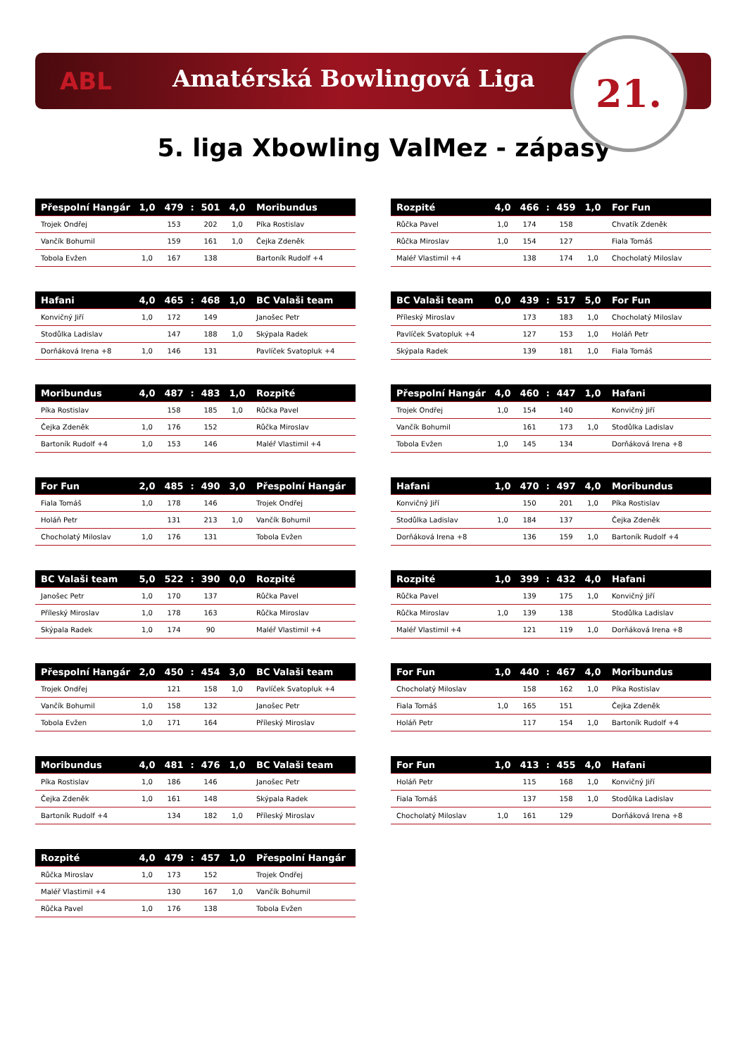ABL
Amatérská Bowlingová Liga
21.
5. liga Xbowling ValMez - zápasy
| Přespolní Hangár | 1,0 | 479 | : | 501 | 4,0 | Moribundus |
| --- | --- | --- | --- | --- | --- | --- |
| Trojek Ondřej | | 153 | | 202 | 1,0 | Píka Rostislav |
| Vančík Bohumil | | 159 | | 161 | 1,0 | Čejka Zdeněk |
| Tobola Evžen | 1,0 | 167 | | 138 | | Bartoník Rudolf +4 |
| Rozpité | 4,0 | 466 | : | 459 | 1,0 | For Fun |
| --- | --- | --- | --- | --- | --- | --- |
| Růčka Pavel | 1,0 | 174 | | 158 | | Chvatík Zdeněk |
| Růčka Miroslav | 1,0 | 154 | | 127 | | Fiala Tomáš |
| Maléř Vlastimil +4 | | 138 | | 174 | 1,0 | Chocholatý Miloslav |
| Hafani | 4,0 | 465 | : | 468 | 1,0 | BC Valaši team |
| --- | --- | --- | --- | --- | --- | --- |
| Konvičný Jiří | 1,0 | 172 | | 149 | | Janošec Petr |
| Stodůlka Ladislav | | 147 | | 188 | 1,0 | Skýpala Radek |
| Dorňáková Irena +8 | 1,0 | 146 | | 131 | | Pavlíček Svatopluk +4 |
| BC Valaši team | 0,0 | 439 | : | 517 | 5,0 | For Fun |
| --- | --- | --- | --- | --- | --- | --- |
| Příleský Miroslav | | 173 | | 183 | 1,0 | Chocholatý Miloslav |
| Pavlíček Svatopluk +4 | | 127 | | 153 | 1,0 | Holáň Petr |
| Skýpala Radek | | 139 | | 181 | 1,0 | Fiala Tomáš |
| Moribundus | 4,0 | 487 | : | 483 | 1,0 | Rozpité |
| --- | --- | --- | --- | --- | --- | --- |
| Píka Rostislav | | 158 | | 185 | 1,0 | Růčka Pavel |
| Čejka Zdeněk | 1,0 | 176 | | 152 | | Růčka Miroslav |
| Bartoník Rudolf +4 | 1,0 | 153 | | 146 | | Maléř Vlastimil +4 |
| Přespolní Hangár | 4,0 | 460 | : | 447 | 1,0 | Hafani |
| --- | --- | --- | --- | --- | --- | --- |
| Trojek Ondřej | 1,0 | 154 | | 140 | | Konvičný Jiří |
| Vančík Bohumil | | 161 | | 173 | 1,0 | Stodůlka Ladislav |
| Tobola Evžen | 1,0 | 145 | | 134 | | Dorňáková Irena +8 |
| For Fun | 2,0 | 485 | : | 490 | 3,0 | Přespolní Hangár |
| --- | --- | --- | --- | --- | --- | --- |
| Fiala Tomáš | 1,0 | 178 | | 146 | | Trojek Ondřej |
| Holáň Petr | | 131 | | 213 | 1,0 | Vančík Bohumil |
| Chocholatý Miloslav | 1,0 | 176 | | 131 | | Tobola Evžen |
| Hafani | 1,0 | 470 | : | 497 | 4,0 | Moribundus |
| --- | --- | --- | --- | --- | --- | --- |
| Konvičný Jiří | | 150 | | 201 | 1,0 | Píka Rostislav |
| Stodůlka Ladislav | 1,0 | 184 | | 137 | | Čejka Zdeněk |
| Dorňáková Irena +8 | | 136 | | 159 | 1,0 | Bartoník Rudolf +4 |
| BC Valaši team | 5,0 | 522 | : | 390 | 0,0 | Rozpité |
| --- | --- | --- | --- | --- | --- | --- |
| Janošec Petr | 1,0 | 170 | | 137 | | Růčka Pavel |
| Příleský Miroslav | 1,0 | 178 | | 163 | | Růčka Miroslav |
| Skýpala Radek | 1,0 | 174 | | 90 | | Maléř Vlastimil +4 |
| Rozpité | 1,0 | 399 | : | 432 | 4,0 | Hafani |
| --- | --- | --- | --- | --- | --- | --- |
| Růčka Pavel | | 139 | | 175 | 1,0 | Konvičný Jiří |
| Růčka Miroslav | 1,0 | 139 | | 138 | | Stodůlka Ladislav |
| Maléř Vlastimil +4 | | 121 | | 119 | 1,0 | Dorňáková Irena +8 |
| Přespolní Hangár | 2,0 | 450 | : | 454 | 3,0 | BC Valaši team |
| --- | --- | --- | --- | --- | --- | --- |
| Trojek Ondřej | | 121 | | 158 | 1,0 | Pavlíček Svatopluk +4 |
| Vančík Bohumil | 1,0 | 158 | | 132 | | Janošec Petr |
| Tobola Evžen | 1,0 | 171 | | 164 | | Příleský Miroslav |
| For Fun | 1,0 | 440 | : | 467 | 4,0 | Moribundus |
| --- | --- | --- | --- | --- | --- | --- |
| Chocholatý Miloslav | | 158 | | 162 | 1,0 | Píka Rostislav |
| Fiala Tomáš | 1,0 | 165 | | 151 | | Čejka Zdeněk |
| Holáň Petr | | 117 | | 154 | 1,0 | Bartoník Rudolf +4 |
| Moribundus | 4,0 | 481 | : | 476 | 1,0 | BC Valaši team |
| --- | --- | --- | --- | --- | --- | --- |
| Píka Rostislav | 1,0 | 186 | | 146 | | Janošec Petr |
| Čejka Zdeněk | 1,0 | 161 | | 148 | | Skýpala Radek |
| Bartoník Rudolf +4 | | 134 | | 182 | 1,0 | Příleský Miroslav |
| For Fun | 1,0 | 413 | : | 455 | 4,0 | Hafani |
| --- | --- | --- | --- | --- | --- | --- |
| Holáň Petr | | 115 | | 168 | 1,0 | Konvičný Jiří |
| Fiala Tomáš | | 137 | | 158 | 1,0 | Stodůlka Ladislav |
| Chocholatý Miloslav | 1,0 | 161 | | 129 | | Dorňáková Irena +8 |
| Rozpité | 4,0 | 479 | : | 457 | 1,0 | Přespolní Hangár |
| --- | --- | --- | --- | --- | --- | --- |
| Růčka Miroslav | 1,0 | 173 | | 152 | | Trojek Ondřej |
| Maléř Vlastimil +4 | | 130 | | 167 | 1,0 | Vančík Bohumil |
| Růčka Pavel | 1,0 | 176 | | 138 | | Tobola Evžen |